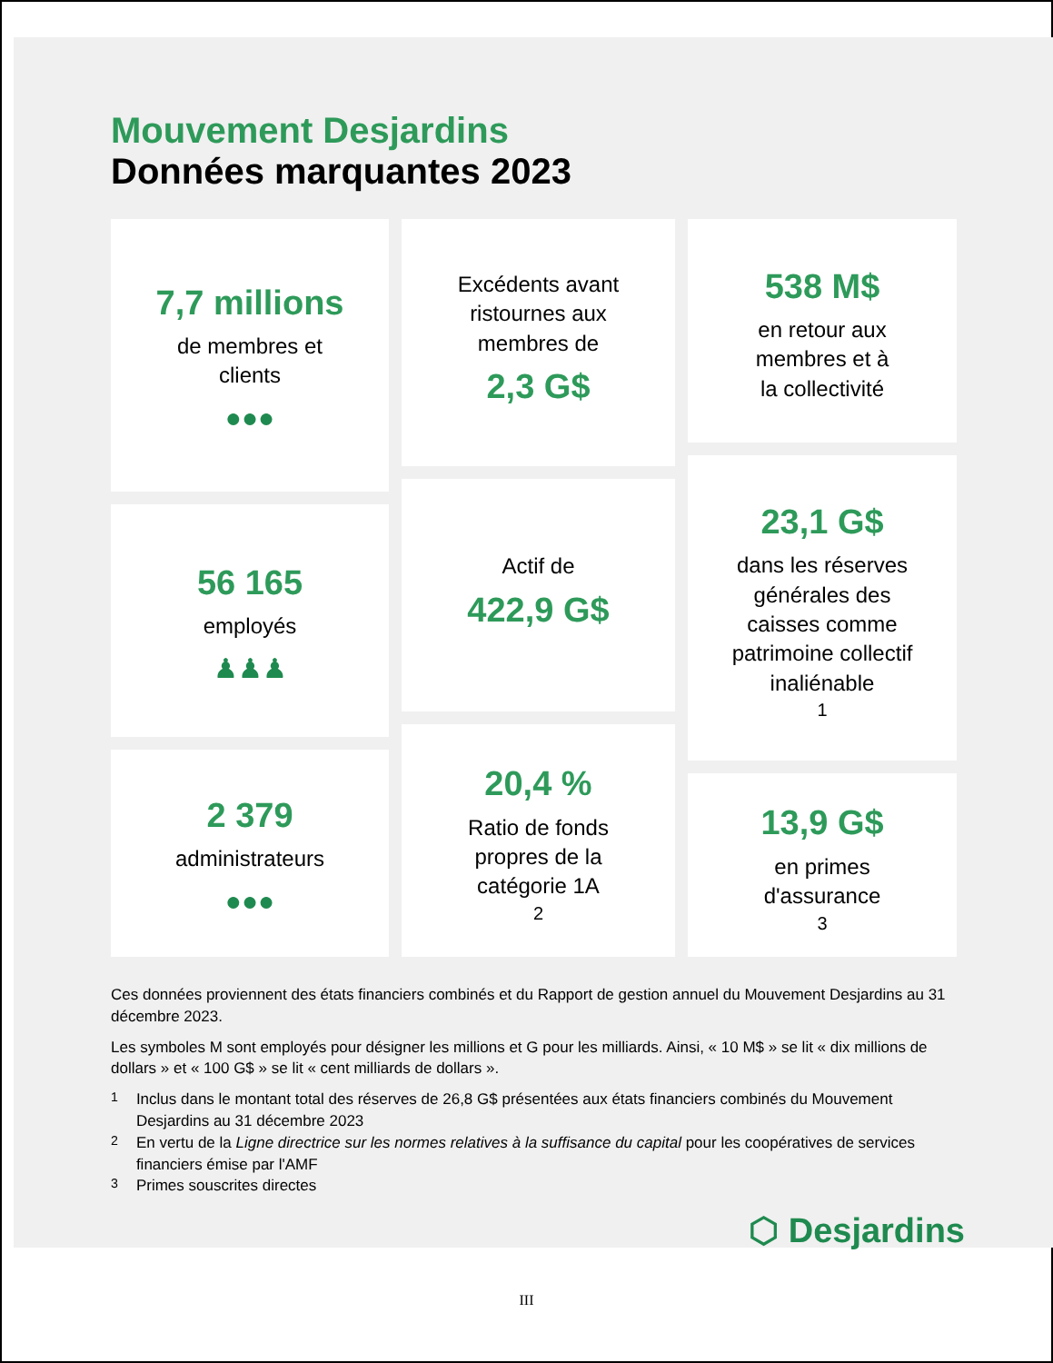Mouvement Desjardins
Données marquantes 2023
7,7 millions
de membres et
clients
●●●
56 165
employés
♟♟♟
2 379
administrateurs
●●●
Excédents avant
ristournes aux
membres de
2,3 G$
Actif de
422,9 G$
20,4 %
Ratio de fonds
propres de la
catégorie 1A<sup>2</sup>
538 M$
en retour aux
membres et à
la collectivité
23,1 G$
dans les réserves
générales des
caisses comme
patrimoine collectif
inaliénable<sup>1</sup>
13,9 G$
en primes
d'assurance<sup>3</sup>
Ces données proviennent des états financiers combinés et du Rapport de gestion annuel du Mouvement Desjardins au 31 décembre 2023.
Les symboles M sont employés pour désigner les millions et G pour les milliards. Ainsi, « 10 M$ » se lit « dix millions de dollars » et « 100 G$ » se lit « cent milliards de dollars ».
<sup>1</sup> Inclus dans le montant total des réserves de 26,8 G$ présentées aux états financiers combinés du Mouvement Desjardins au 31 décembre 2023
<sup>2</sup> En vertu de la Ligne directrice sur les normes relatives à la suffisance du capital pour les coopératives de services financiers émise par l'AMF
<sup>3</sup> Primes souscrites directes
⬡ Desjardins
III